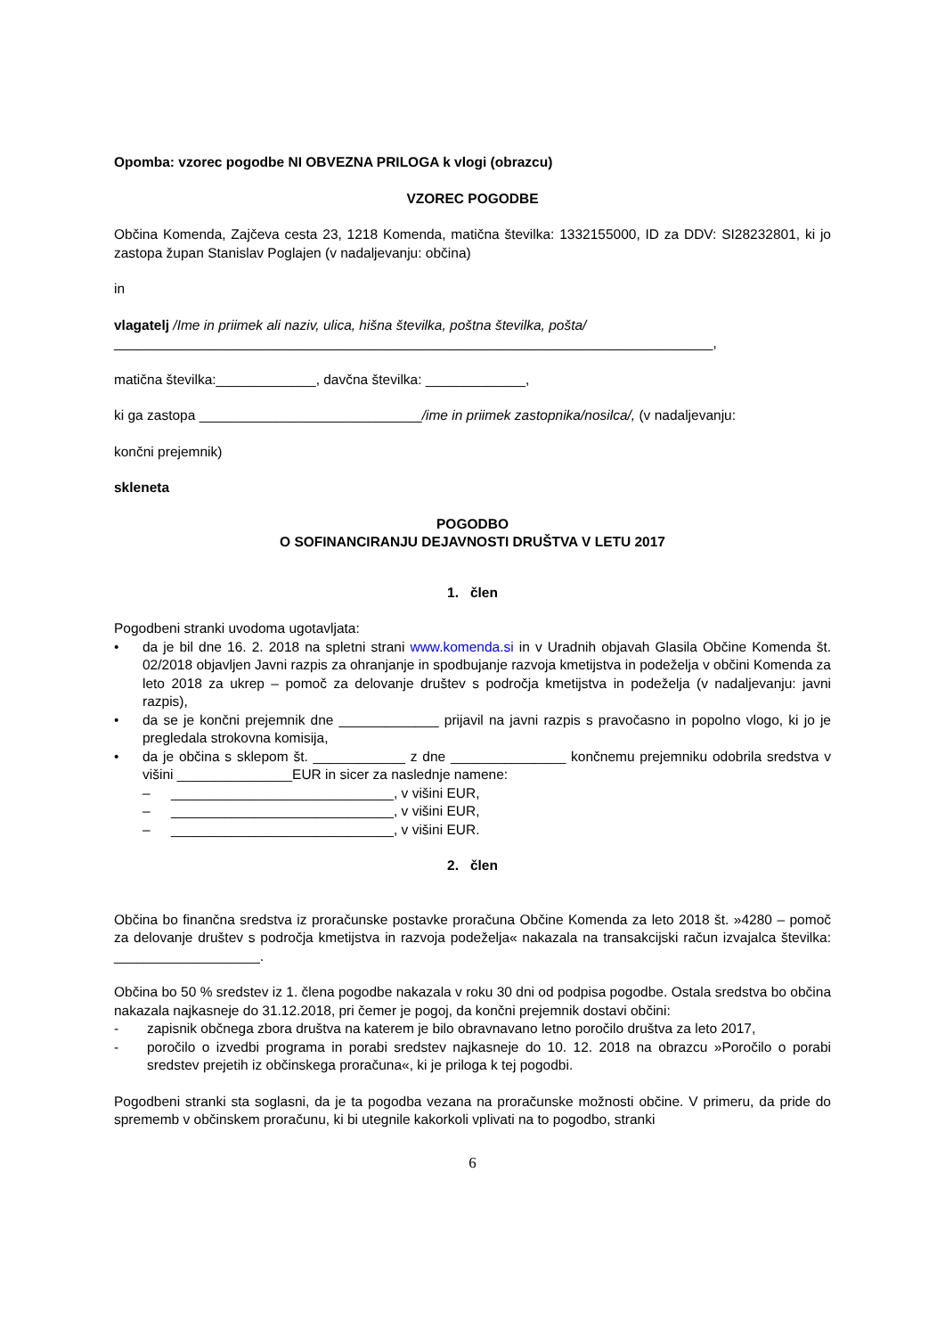Opomba: vzorec pogodbe NI OBVEZNA PRILOGA k vlogi (obrazcu)
VZOREC POGODBE
Občina Komenda, Zajčeva cesta 23, 1218 Komenda, matična številka: 1332155000, ID za DDV: SI28232801, ki jo zastopa župan Stanislav Poglajen (v nadaljevanju: občina)
in
vlagatelj /Ime in priimek ali naziv, ulica, hišna številka, poštna številka, pošta/
______________________________________________________________________________,
matična številka:_____________, davčna številka: _____________,
ki ga zastopa _____________________________/ime in priimek zastopnika/nosilca/, (v nadaljevanju:
končni prejemnik)
skleneta
POGODBO
O SOFINANCIRANJU DEJAVNOSTI DRUŠTVA V LETU 2017
1. člen
Pogodbeni stranki uvodoma ugotavljata:
• da je bil dne 16. 2. 2018 na spletni strani www.komenda.si in v Uradnih objavah Glasila Občine Komenda št. 02/2018 objavljen Javni razpis za ohranjanje in spodbujanje razvoja kmetijstva in podeželja v občini Komenda za leto 2018 za ukrep – pomoč za delovanje društev s področja kmetijstva in podeželja (v nadaljevanju: javni razpis),
• da se je končni prejemnik dne _____________ prijavil na javni razpis s pravočasno in popolno vlogo, ki jo je pregledala strokovna komisija,
• da je občina s sklepom št. ____________ z dne _______________ končnemu prejemniku odobrila sredstva v višini _______________EUR in sicer za naslednje namene:
– _____________________________, v višini EUR,
– _____________________________, v višini EUR,
– _____________________________, v višini EUR.
2. člen
Občina bo finančna sredstva iz proračunske postavke proračuna Občine Komenda za leto 2018 št. »4280 – pomoč za delovanje društev s področja kmetijstva in razvoja podeželja« nakazala na transakcijski račun izvajalca številka: ___________________.
Občina bo 50 % sredstev iz 1. člena pogodbe nakazala v roku 30 dni od podpisa pogodbe. Ostala sredstva bo občina nakazala najkasneje do 31.12.2018, pri čemer je pogoj, da končni prejemnik dostavi občini:
- zapisnik občnega zbora društva na katerem je bilo obravnavano letno poročilo društva za leto 2017,
- poročilo o izvedbi programa in porabi sredstev najkasneje do 10. 12. 2018 na obrazcu »Poročilo o porabi sredstev prejetih iz občinskega proračuna«, ki je priloga k tej pogodbi.
Pogodbeni stranki sta soglasni, da je ta pogodba vezana na proračunske možnosti občine. V primeru, da pride do sprememb v občinskem proračunu, ki bi utegnile kakorkoli vplivati na to pogodbo, stranki
6